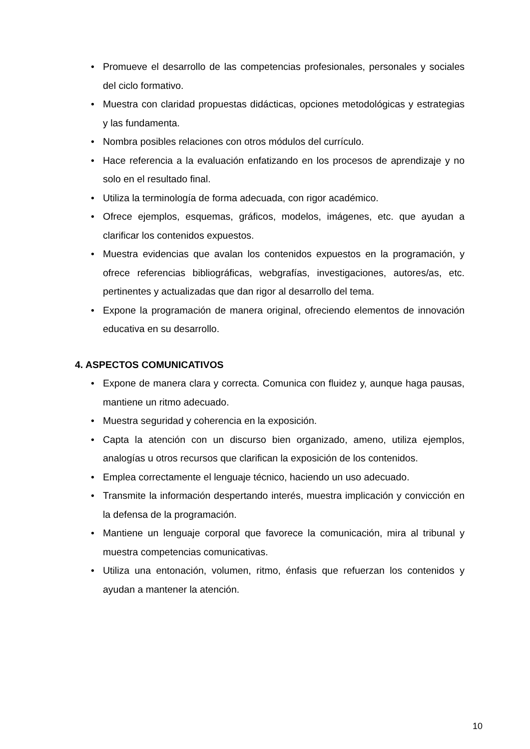• Promueve el desarrollo de las competencias profesionales, personales y sociales del ciclo formativo.
• Muestra con claridad propuestas didácticas, opciones metodológicas y estrategias y las fundamenta.
• Nombra posibles relaciones con otros módulos del currículo.
• Hace referencia a la evaluación enfatizando en los procesos de aprendizaje y no solo en el resultado final.
• Utiliza la terminología de forma adecuada, con rigor académico.
• Ofrece ejemplos, esquemas, gráficos, modelos, imágenes, etc. que ayudan a clarificar los contenidos expuestos.
• Muestra evidencias que avalan los contenidos expuestos en la programación, y ofrece referencias bibliográficas, webgrafías, investigaciones, autores/as, etc. pertinentes y actualizadas que dan rigor al desarrollo del tema.
• Expone la programación de manera original, ofreciendo elementos de innovación educativa en su desarrollo.
4. ASPECTOS COMUNICATIVOS
• Expone de manera clara y correcta. Comunica con fluidez y, aunque haga pausas, mantiene un ritmo adecuado.
• Muestra seguridad y coherencia en la exposición.
• Capta la atención con un discurso bien organizado, ameno, utiliza ejemplos, analogías u otros recursos que clarifican la exposición de los contenidos.
• Emplea correctamente el lenguaje técnico, haciendo un uso adecuado.
• Transmite la información despertando interés, muestra implicación y convicción en la defensa de la programación.
• Mantiene un lenguaje corporal que favorece la comunicación, mira al tribunal y muestra competencias comunicativas.
• Utiliza una entonación, volumen, ritmo, énfasis que refuerzan los contenidos y ayudan a mantener la atención.
10